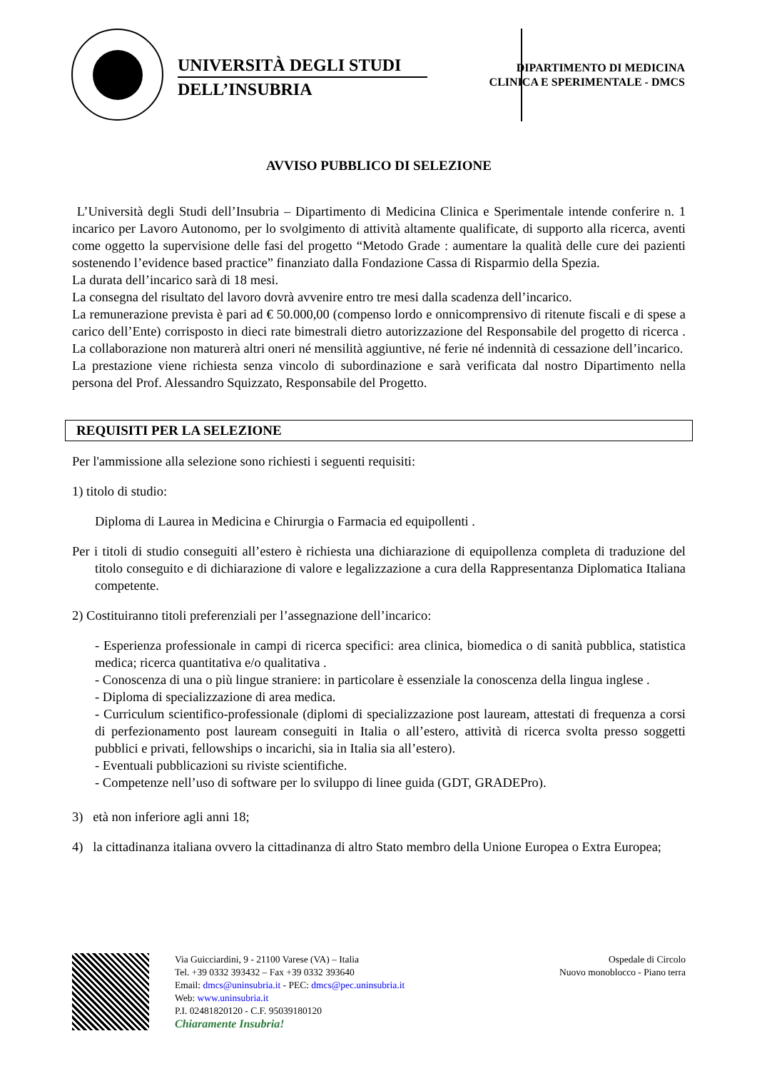UNIVERSITÀ DEGLI STUDI
DELL’INSUBRIA
DIPARTIMENTO DI MEDICINA
CLINICA E SPERIMENTALE - DMCS
AVVISO PUBBLICO DI SELEZIONE
L’Università degli Studi dell’Insubria – Dipartimento di Medicina Clinica e Sperimentale intende conferire n. 1 incarico per Lavoro Autonomo, per lo svolgimento di attività altamente qualificate, di supporto alla ricerca, aventi come oggetto la supervisione delle fasi del progetto “Metodo Grade : aumentare la qualità delle cure dei pazienti sostenendo l’evidence based practice” finanziato dalla Fondazione Cassa di Risparmio della Spezia.
La durata dell’incarico sarà di 18 mesi.
La consegna del risultato del lavoro dovrà avvenire entro tre mesi dalla scadenza dell’incarico.
La remunerazione prevista è pari ad € 50.000,00 (compenso lordo e onnicomprensivo di ritenute fiscali e di spese a carico dell’Ente) corrisposto in dieci rate bimestrali dietro autorizzazione del Responsabile del progetto di ricerca . La collaborazione non maturerà altri oneri né mensilità aggiuntive, né ferie né indennità di cessazione dell’incarico.
La prestazione viene richiesta senza vincolo di subordinazione e sarà verificata dal nostro Dipartimento nella persona del Prof. Alessandro Squizzato, Responsabile del Progetto.
REQUISITI PER LA SELEZIONE
Per l'ammissione alla selezione sono richiesti i seguenti requisiti:
1) titolo di studio:
Diploma di Laurea in Medicina e Chirurgia o Farmacia ed equipollenti .
Per i titoli di studio conseguiti all’estero è richiesta una dichiarazione di equipollenza completa di traduzione del titolo conseguito e di dichiarazione di valore e legalizzazione a cura della Rappresentanza Diplomatica Italiana competente.
2) Costituiranno titoli preferenziali per l’assegnazione dell’incarico:
- Esperienza professionale in campi di ricerca specifici: area clinica, biomedica o di sanità pubblica, statistica medica; ricerca quantitativa e/o qualitativa .
- Conoscenza di una o più lingue straniere: in particolare è essenziale la conoscenza della lingua inglese .
- Diploma di specializzazione di area medica.
- Curriculum scientifico-professionale (diplomi di specializzazione post lauream, attestati di frequenza a corsi di perfezionamento post lauream conseguiti in Italia o all’estero, attività di ricerca svolta presso soggetti pubblici e privati, fellowships o incarichi, sia in Italia sia all’estero).
- Eventuali pubblicazioni su riviste scientifiche.
- Competenze nell’uso di software per lo sviluppo di linee guida (GDT, GRADEPro).
3) età non inferiore agli anni 18;
4) la cittadinanza italiana ovvero la cittadinanza di altro Stato membro della Unione Europea o Extra Europea;
Via Guicciardini, 9 - 21100 Varese (VA) – Italia
Tel. +39 0332 393432 – Fax +39 0332 393640
Email: dmcs@uninsubria.it - PEC: dmcs@pec.uninsubria.it
Web: www.uninsubria.it
P.I. 02481820120 - C.F. 95039180120
Chiaramente Insubria!
Ospedale di Circolo
Nuovo monoblocco - Piano terra